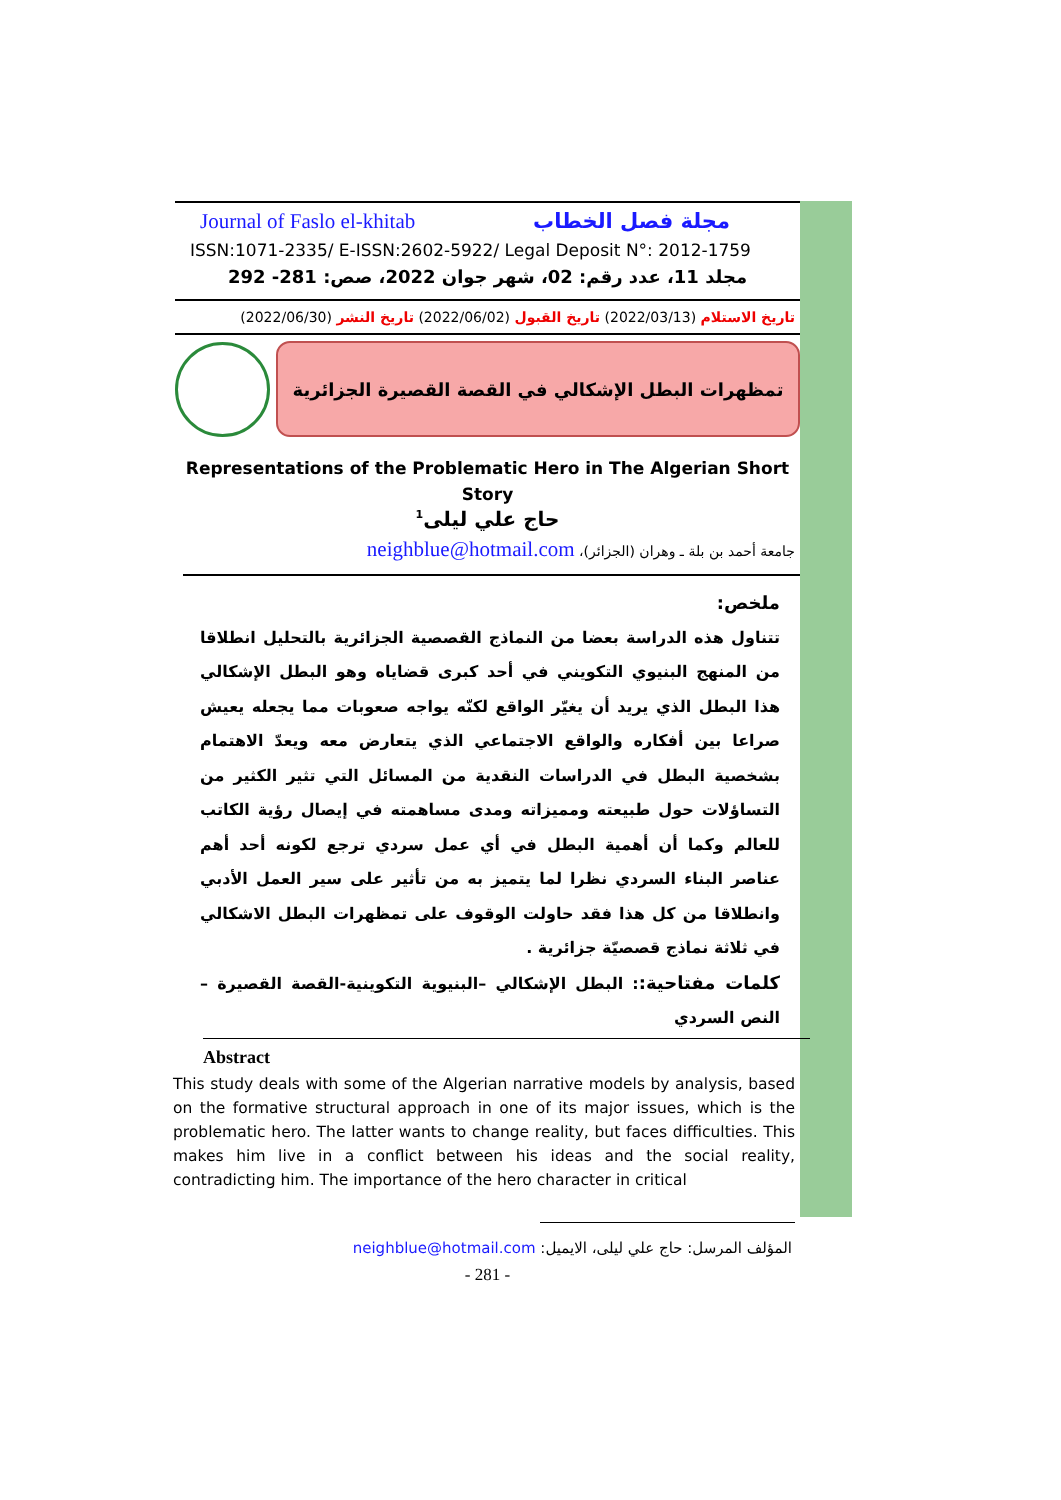Journal of Faslo el-khitab مجلة فصل الخطاب
ISSN:1071-2335/ E-ISSN:2602-5922/ Legal Deposit N°: 2012-1759
مجلد 11، عدد رقم: 02، شهر جوان 2022، صص: 281- 292
تاريخ الاستلام (2022/03/13) تاريخ القبول (2022/06/02) تاريخ النشر (2022/06/30)
تمظهرات البطل الإشكالي في القصة القصيرة الجزائرية
Representations of the Problematic Hero in The Algerian Short Story
حاج علي ليلى<sup>1</sup>
جامعة أحمد بن بلة ـ وهران (الجزائر)، neighblue@hotmail.com
ملخص:
تتناول هذه الدراسة بعضا من النماذج القصصية الجزائرية بالتحليل انطلاقا من المنهج البنيوي التكويني في أحد كبرى قضاياه وهو البطل الإشكالي هذا البطل الذي يريد أن يغيّر الواقع لكنّه يواجه صعوبات مما يجعله يعيش صراعا بين أفكاره والواقع الاجتماعي الذي يتعارض معه ويعدّ الاهتمام بشخصية البطل في الدراسات النقدية من المسائل التي تثير الكثير من التساؤلات حول طبيعته ومميزاته ومدى مساهمته في إيصال رؤية الكاتب للعالم وكما أن أهمية البطل في أي عمل سردي ترجع لكونه أحد أهم عناصر البناء السردي نظرا لما يتميز به من تأثير على سير العمل الأدبي وانطلاقا من كل هذا فقد حاولت الوقوف على تمظهرات البطل الاشكالي في ثلاثة نماذج قصصيّة جزائرية .
كلمات مفتاحية:: البطل الإشكالي –البنيوية التكوينية-القصة القصيرة –النص السردي
Abstract
This study deals with some of the Algerian narrative models by analysis, based on the formative structural approach in one of its major issues, which is the problematic hero. The latter wants to change reality, but faces difficulties. This makes him live in a conflict between his ideas and the social reality, contradicting him. The importance of the hero character in critical
المؤلف المرسل: حاج علي ليلى، الايميل: neighblue@hotmail.com
- 281 -